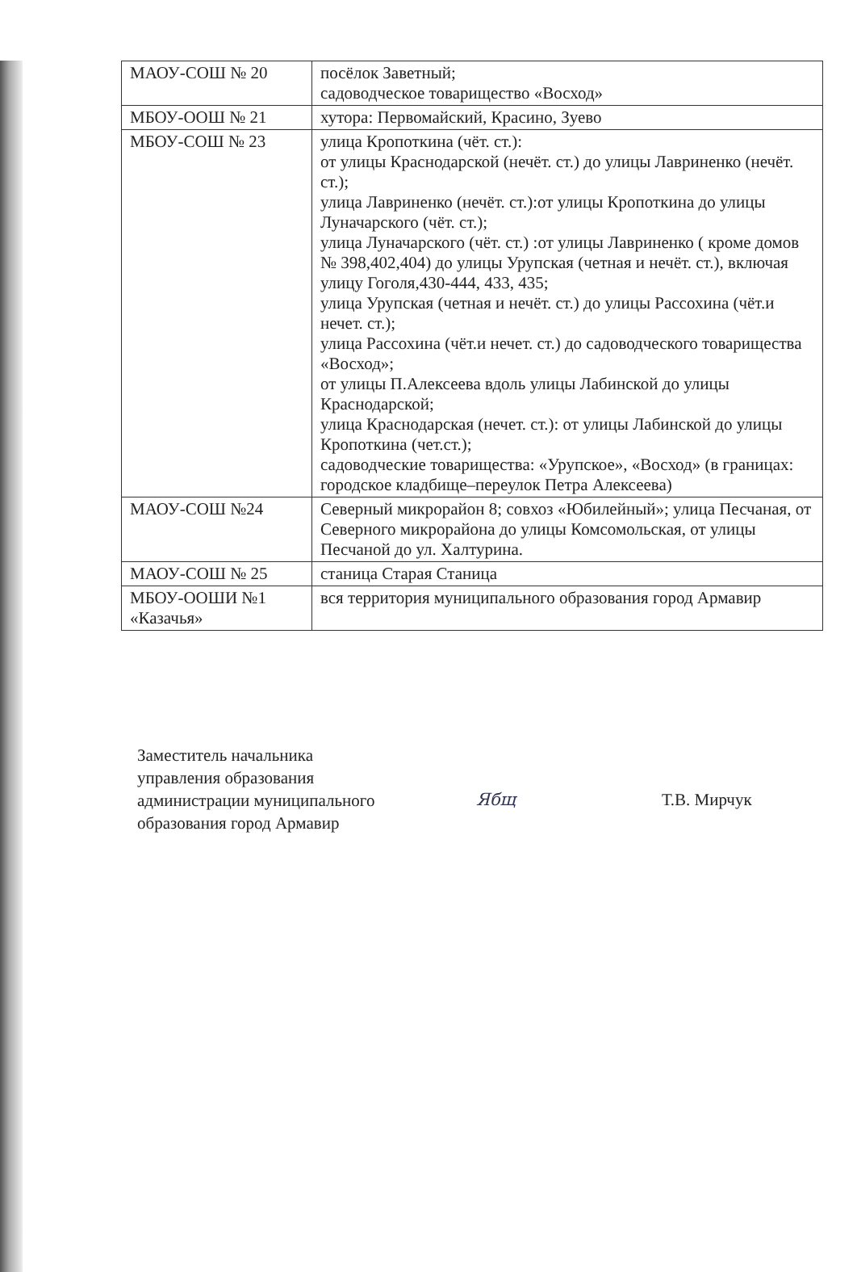| МАОУ-СОШ № 20 | посёлок Заветный; садоводческое товарищество «Восход» |
| МБОУ-ООШ № 21 | хутора: Первомайский, Красино, Зуево |
| МБОУ-СОШ № 23 | улица Кропоткина (чёт. ст.): от улицы Краснодарской (нечёт. ст.) до улицы Лавриненко (нечёт. ст.); улица Лавриненко (нечёт. ст.):от улицы Кропоткина до улицы Луначарского (чёт. ст.); улица Луначарского (чёт. ст.) :от улицы Лавриненко ( кроме домов № 398,402,404) до улицы Урупская (четная и нечёт. ст.), включая улицу Гоголя,430-444, 433, 435; улица Урупская (четная и нечёт. ст.) до улицы Рассохина (чёт.и нечет. ст.); улица Рассохина (чёт.и нечет. ст.) до садоводческого товарищества «Восход»; от улицы П.Алексеева вдоль улицы Лабинской до улицы Краснодарской; улица Краснодарская (нечет. ст.): от улицы Лабинской до улицы Кропоткина (чет.ст.); садоводческие товарищества: «Урупское», «Восход» (в границах: городское кладбище–переулок Петра Алексеева) |
| МАОУ-СОШ №24 | Северный микрорайон 8; совхоз «Юбилейный»; улица Песчаная, от Северного микрорайона до улицы Комсомольская, от улицы Песчаной до ул. Халтурина. |
| МАОУ-СОШ № 25 | станица Старая Станица |
| МБОУ-ООШИ №1 «Казачья» | вся территория муниципального образования город Армавир |
Заместитель начальника
управления образования
администрации муниципального
образования город Армавир
Ябщ Т.В. Мирчук